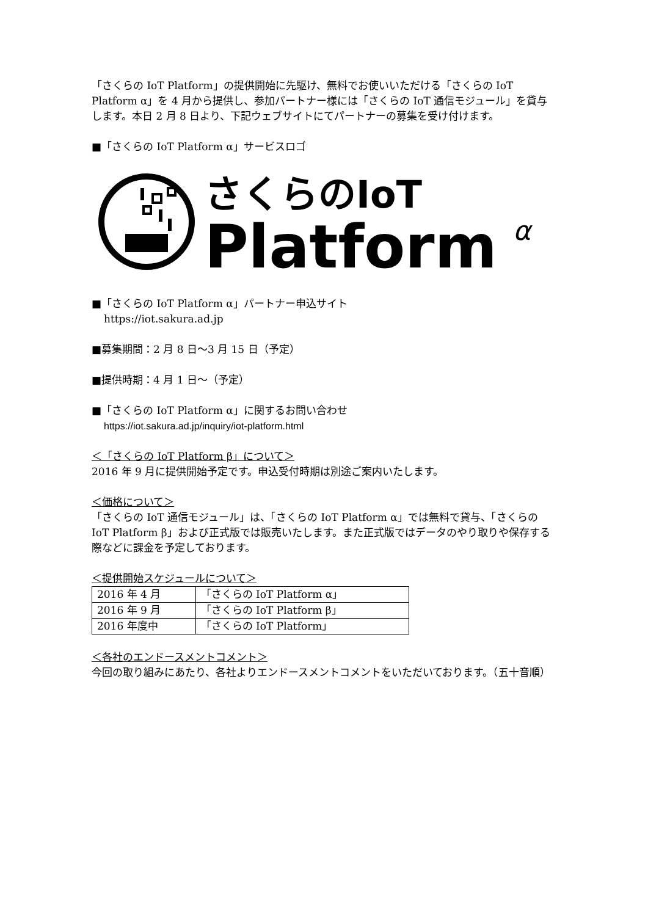「さくらの IoT Platform」の提供開始に先駆け、無料でお使いいただける「さくらの IoT Platform α」を 4 月から提供し、参加パートナー様には「さくらの IoT 通信モジュール」を貸与します。本日 2 月 8 日より、下記ウェブサイトにてパートナーの募集を受け付けます。
■「さくらの IoT Platform α」サービスロゴ
さくらのIoT
Platform
α
■「さくらの IoT Platform α」パートナー申込サイト
https://iot.sakura.ad.jp
■募集期間：2 月 8 日～3 月 15 日（予定）
■提供時期：4 月 1 日～（予定）
■「さくらの IoT Platform α」に関するお問い合わせ
https://iot.sakura.ad.jp/inquiry/iot-platform.html
＜「さくらの IoT Platform β」について＞
2016 年 9 月に提供開始予定です。申込受付時期は別途ご案内いたします。
＜価格について＞
「さくらの IoT 通信モジュール」は、「さくらの IoT Platform α」では無料で貸与、「さくらの IoT Platform β」および正式版では販売いたします。また正式版ではデータのやり取りや保存する際などに課金を予定しております。
＜提供開始スケジュールについて＞
| 2016 年 4 月 | 「さくらの IoT Platform α」 |
| 2016 年 9 月 | 「さくらの IoT Platform β」 |
| 2016 年度中 | 「さくらの IoT Platform」 |
＜各社のエンドースメントコメント＞
今回の取り組みにあたり、各社よりエンドースメントコメントをいただいております。（五十音順）